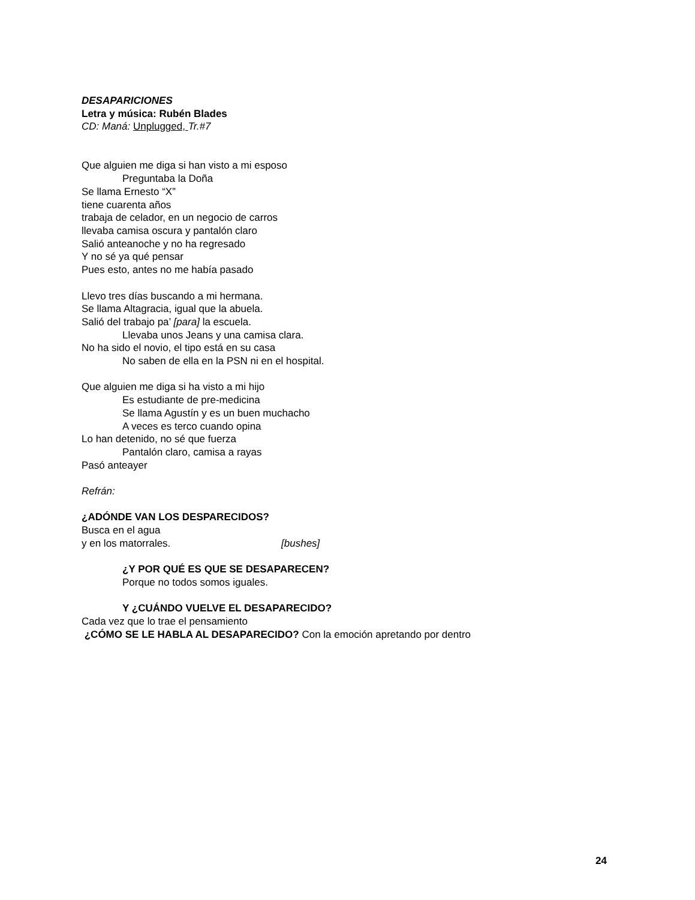DESAPARICIONES
Letra y música: Rubén Blades
CD: Maná: Unplugged, Tr.#7
Que alguien me diga si han visto a mi esposo
Preguntaba la Doña
Se llama Ernesto “X”
tiene cuarenta años
trabaja de celador, en un negocio de carros
llevaba camisa oscura y pantalón claro
Salió anteanoche y no ha regresado
Y no sé ya qué pensar
Pues esto, antes no me había pasado
Llevo tres días buscando a mi hermana.
Se llama Altagracia, igual que la abuela.
Salió del trabajo pa’ [para] la escuela.
Llevaba unos Jeans y una camisa clara.
No ha sido el novio, el tipo está en su casa
No saben de ella en la PSN ni en el hospital.
Que alguien me diga si ha visto a mi hijo
Es estudiante de pre-medicina
Se llama Agustín y es un buen muchacho
A veces es terco cuando opina
Lo han detenido, no sé que fuerza
Pantalón claro, camisa a rayas
Pasó anteayer
Refrán:
¿ADÓNDE VAN LOS DESPARECIDOS?
Busca en el agua
y en los matorrales. [bushes]
¿Y POR QUÉ ES QUE SE DESAPARECEN?
Porque no todos somos iguales.
Y ¿CUÁNDO VUELVE EL DESAPARECIDO?
Cada vez que lo trae el pensamiento
¿CÓMO SE LE HABLA AL DESAPARECIDO? Con la emoción apretando por dentro
24